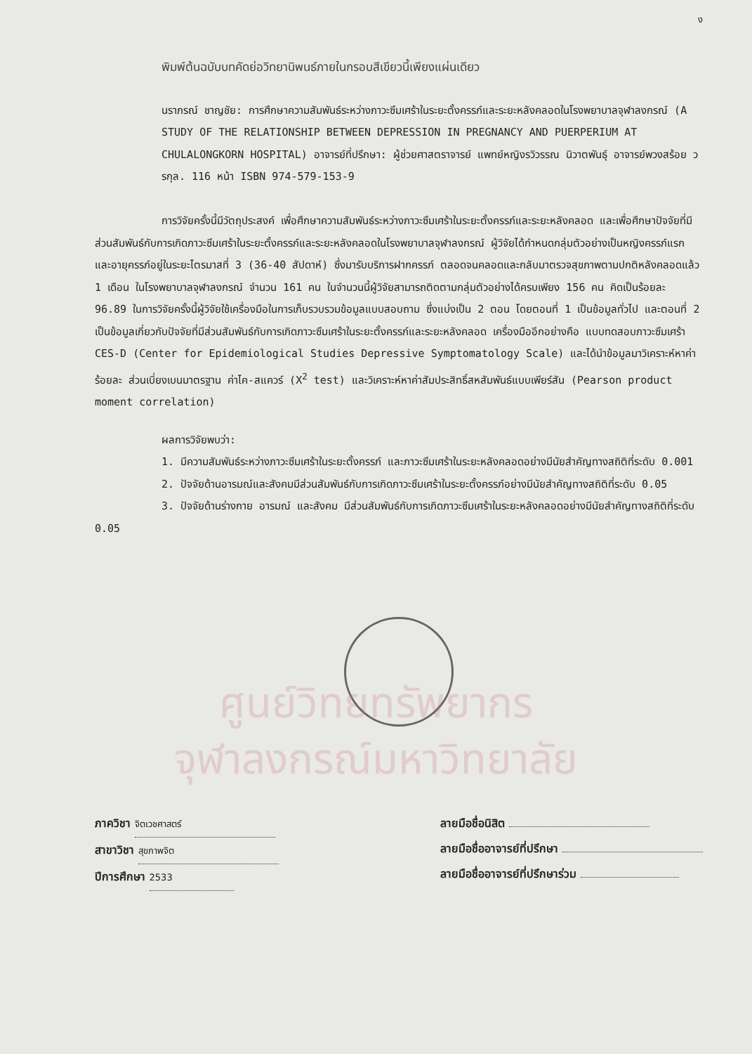ง
พิมพ์ต้นฉบับบทคัดย่อวิทยานิพนธ์ภายในกรอบสีเขียวนี้เพียงแผ่นเดียว
นราภรณ์ ชาญชัย: การศึกษาความสัมพันธ์ระหว่างภาวะซึมเศร้าในระยะตั้งครรภ์และระยะหลังคลอดในโรงพยาบาลจุฬาลงกรณ์ (A STUDY OF THE RELATIONSHIP BETWEEN DEPRESSION IN PREGNANCY AND PUERPERIUM AT CHULALONGKORN HOSPITAL) อาจารย์ที่ปรึกษา: ผู้ช่วยศาสตราจารย์ แพทย์หญิงรวิวรรณ นิวาตพันธุ์ อาจารย์พวงสร้อย วรกุล. 116 หน้า ISBN 974-579-153-9
การวิจัยครั้งนี้มีวัตถุประสงค์ เพื่อศึกษาความสัมพันธ์ระหว่างภาวะซึมเศร้าในระยะตั้งครรภ์และระยะหลังคลอด และเพื่อศึกษาปัจจัยที่มีส่วนสัมพันธ์กับการเกิดภาวะซึมเศร้าในระยะตั้งครรภ์และระยะหลังคลอดในโรงพยาบาลจุฬาลงกรณ์ ผู้วิจัยได้กำหนดกลุ่มตัวอย่างเป็นหญิงครรภ์แรก และอายุครรภ์อยู่ในระยะไตรมาสที่ 3 (36-40 สัปดาห์) ซึ่งมารับบริการฝากครรภ์ ตลอดจนคลอดและกลับมาตรวจสุขภาพตามปกติหลังคลอดแล้ว 1 เดือน ในโรงพยาบาลจุฬาลงกรณ์ จำนวน 161 คน ในจำนวนนี้ผู้วิจัยสามารถติดตามกลุ่มตัวอย่างได้ครบเพียง 156 คน คิดเป็นร้อยละ 96.89 ในการวิจัยครั้งนี้ผู้วิจัยใช้เครื่องมือในการเก็บรวบรวมข้อมูลแบบสอบถาม ซึ่งแบ่งเป็น 2 ตอน โดยตอนที่ 1 เป็นข้อมูลทั่วไป และตอนที่ 2 เป็นข้อมูลเกี่ยวกับปัจจัยที่มีส่วนสัมพันธ์กับการเกิดภาวะซึมเศร้าในระยะตั้งครรภ์และระยะหลังคลอด เครื่องมืออีกอย่างคือ แบบทดสอบภาวะซึมเศร้า CES-D (Center for Epidemiological Studies Depressive Symptomatology Scale) และได้นำข้อมูลมาวิเคราะห์หาค่าร้อยละ ส่วนเบี่ยงเบนมาตรฐาน ค่าไค-สแควร์ (X<sup>2</sup> test) และวิเคราะห์หาค่าสัมประสิทธิ์สหสัมพันธ์แบบเพียร์สัน (Pearson product moment correlation)
ผลการวิจัยพบว่า:
1. มีความสัมพันธ์ระหว่างภาวะซึมเศร้าในระยะตั้งครรภ์ และภาวะซึมเศร้าในระยะหลังคลอดอย่างมีนัยสำคัญทางสถิติที่ระดับ 0.001
2. ปัจจัยด้านอารมณ์และสังคมมีส่วนสัมพันธ์กับการเกิดภาวะซึมเศร้าในระยะตั้งครรภ์อย่างมีนัยสำคัญทางสถิติที่ระดับ 0.05
3. ปัจจัยด้านร่างกาย อารมณ์ และสังคม มีส่วนสัมพันธ์กับการเกิดภาวะซึมเศร้าในระยะหลังคลอดอย่างมีนัยสำคัญทางสถิติที่ระดับ 0.05
ศูนย์วิทยทรัพยากร
จุฬาลงกรณ์มหาวิทยาลัย
ภาควิชา จิตเวชศาสตร์
สาขาวิชา สุขภาพจิต
ปีการศึกษา 2533
ลายมือชื่อนิสิต
ลายมือชื่ออาจารย์ที่ปรึกษา
ลายมือชื่ออาจารย์ที่ปรึกษาร่วม